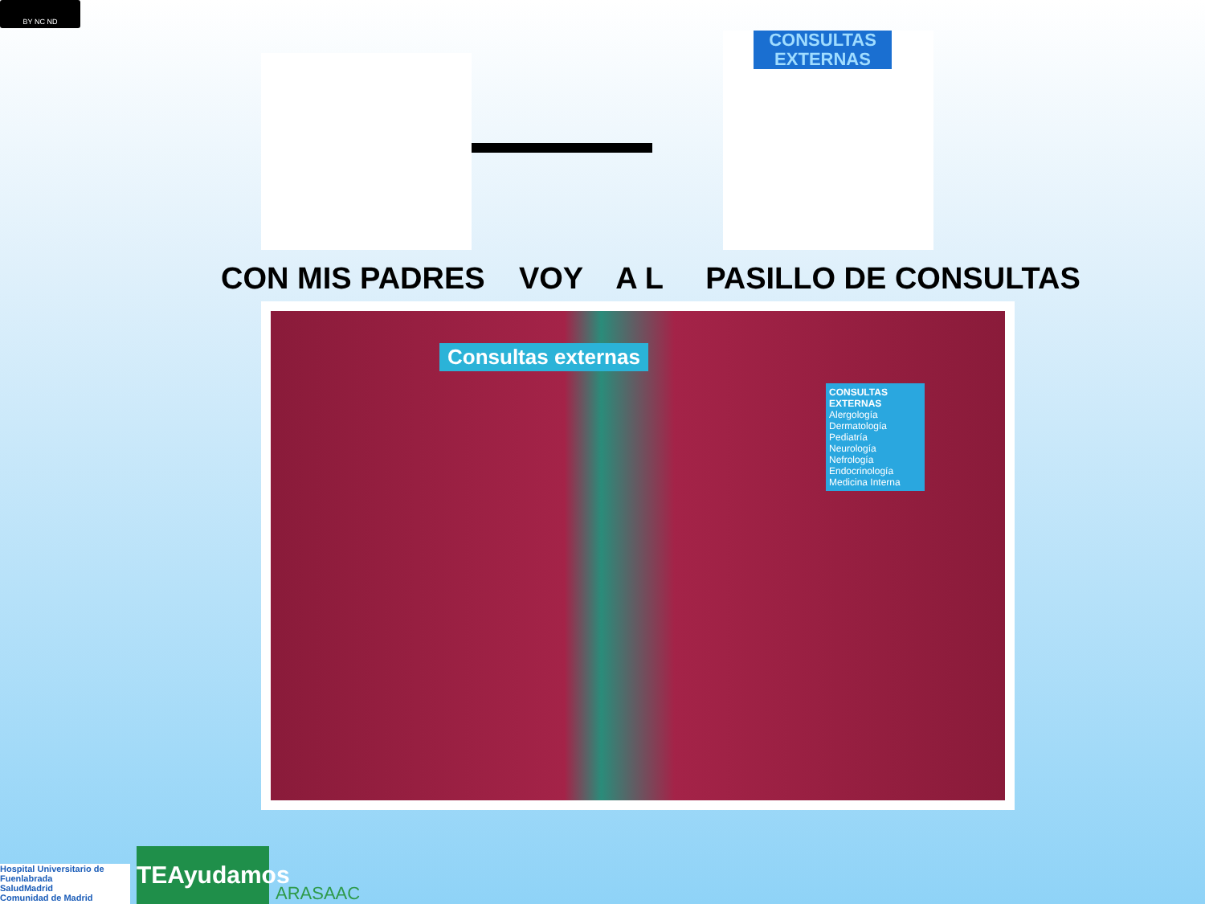BY NC ND
CONSULTAS
EXTERNAS
CON MIS PADRES VOY A L PASILLO DE CONSULTAS
Consultas externas
CONSULTAS EXTERNAS
Alergología
Dermatología
Pediatría
Neurología
Nefrología
Endocrinología
Medicina Interna
Hospital Universitario de Fuenlabrada
SaludMadrid
Comunidad de Madrid
TEAyudamos
ARASAAC